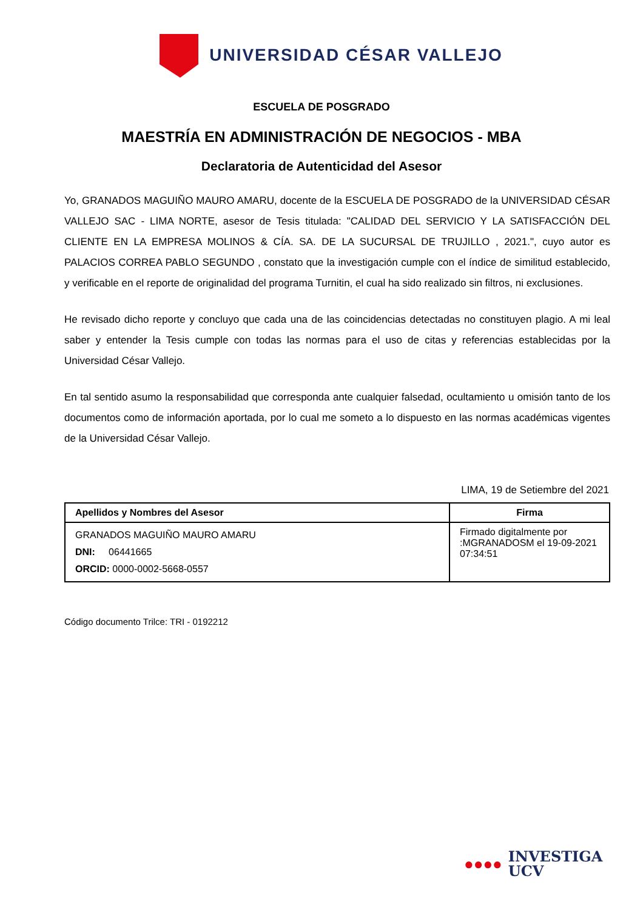UNIVERSIDAD CÉSAR VALLEJO
ESCUELA DE POSGRADO
MAESTRÍA EN ADMINISTRACIÓN DE NEGOCIOS - MBA
Declaratoria de Autenticidad del Asesor
Yo, GRANADOS MAGUIÑO MAURO AMARU, docente de la ESCUELA DE POSGRADO de la UNIVERSIDAD CÉSAR VALLEJO SAC - LIMA NORTE, asesor de Tesis titulada: "CALIDAD DEL SERVICIO Y LA SATISFACCIÓN DEL CLIENTE EN LA EMPRESA MOLINOS & CÍA. SA. DE LA SUCURSAL DE TRUJILLO , 2021.", cuyo autor es PALACIOS CORREA PABLO SEGUNDO , constato que la investigación cumple con el índice de similitud establecido, y verificable en el reporte de originalidad del programa Turnitin, el cual ha sido realizado sin filtros, ni exclusiones.
He revisado dicho reporte y concluyo que cada una de las coincidencias detectadas no constituyen plagio. A mi leal saber y entender la Tesis cumple con todas las normas para el uso de citas y referencias establecidas por la Universidad César Vallejo.
En tal sentido asumo la responsabilidad que corresponda ante cualquier falsedad, ocultamiento u omisión tanto de los documentos como de información aportada, por lo cual me someto a lo dispuesto en las normas académicas vigentes de la Universidad César Vallejo.
LIMA, 19 de Setiembre del 2021
| Apellidos y Nombres del Asesor | Firma |
| --- | --- |
| GRANADOS MAGUIÑO MAURO AMARU DNI: 06441665 ORCID: 0000-0002-5668-0557 | Firmado digitalmente por :MGRANADOSM el 19-09-2021 07:34:51 |
Código documento Trilce: TRI - 0192212
●●●● INVESTIGA
UCV